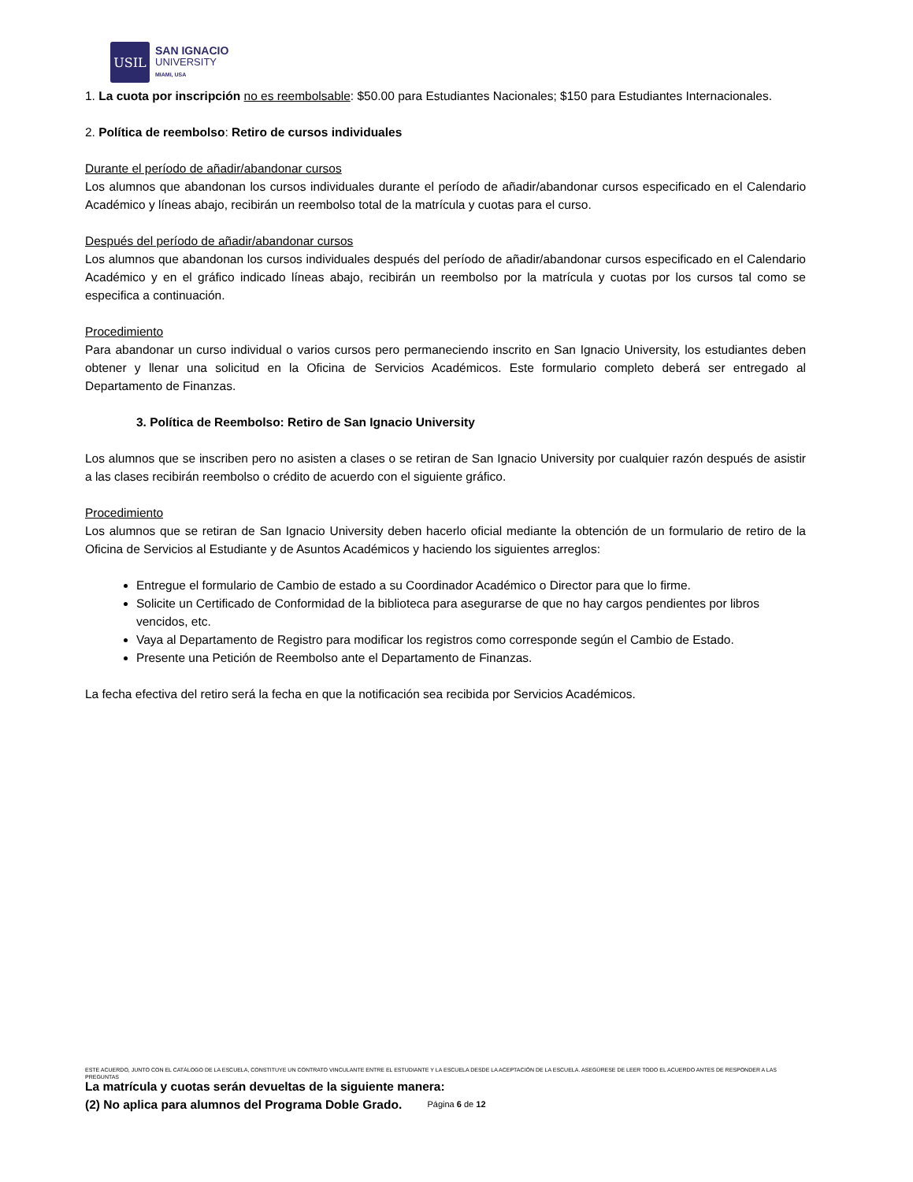USIL
SAN IGNACIO
UNIVERSITY
MIAMI, USA
1. La cuota por inscripción no es reembolsable: $50.00 para Estudiantes Nacionales; $150 para Estudiantes Internacionales.
2. Política de reembolso: Retiro de cursos individuales
Durante el período de añadir/abandonar cursos
Los alumnos que abandonan los cursos individuales durante el período de añadir/abandonar cursos especificado en el Calendario Académico y líneas abajo, recibirán un reembolso total de la matrícula y cuotas para el curso.
Después del período de añadir/abandonar cursos
Los alumnos que abandonan los cursos individuales después del período de añadir/abandonar cursos especificado en el Calendario Académico y en el gráfico indicado líneas abajo, recibirán un reembolso por la matrícula y cuotas por los cursos tal como se especifica a continuación.
Procedimiento
Para abandonar un curso individual o varios cursos pero permaneciendo inscrito en San Ignacio University, los estudiantes deben obtener y llenar una solicitud en la Oficina de Servicios Académicos. Este formulario completo deberá ser entregado al Departamento de Finanzas.
3. Política de Reembolso: Retiro de San Ignacio University
Los alumnos que se inscriben pero no asisten a clases o se retiran de San Ignacio University por cualquier razón después de asistir a las clases recibirán reembolso o crédito de acuerdo con el siguiente gráfico.
Procedimiento
Los alumnos que se retiran de San Ignacio University deben hacerlo oficial mediante la obtención de un formulario de retiro de la Oficina de Servicios al Estudiante y de Asuntos Académicos y haciendo los siguientes arreglos:
Entregue el formulario de Cambio de estado a su Coordinador Académico o Director para que lo firme.
Solicite un Certificado de Conformidad de la biblioteca para asegurarse de que no hay cargos pendientes por libros vencidos, etc.
Vaya al Departamento de Registro para modificar los registros como corresponde según el Cambio de Estado.
Presente una Petición de Reembolso ante el Departamento de Finanzas.
La fecha efectiva del retiro será la fecha en que la notificación sea recibida por Servicios Académicos.
La matrícula y cuotas serán devueltas de la siguiente manera:
(2) No aplica para alumnos del Programa Doble Grado.
ESTE ACUERDO, JUNTO CON EL CATÁLOGO DE LA ESCUELA, CONSTITUYE UN CONTRATO VINCULANTE ENTRE EL ESTUDIANTE Y LA ESCUELA DESDE LA ACEPTACIÓN DE LA ESCUELA. ASEGÚRESE DE LEER TODO EL ACUERDO ANTES DE RESPONDER A LAS PREGUNTAS
Página 6 de 12